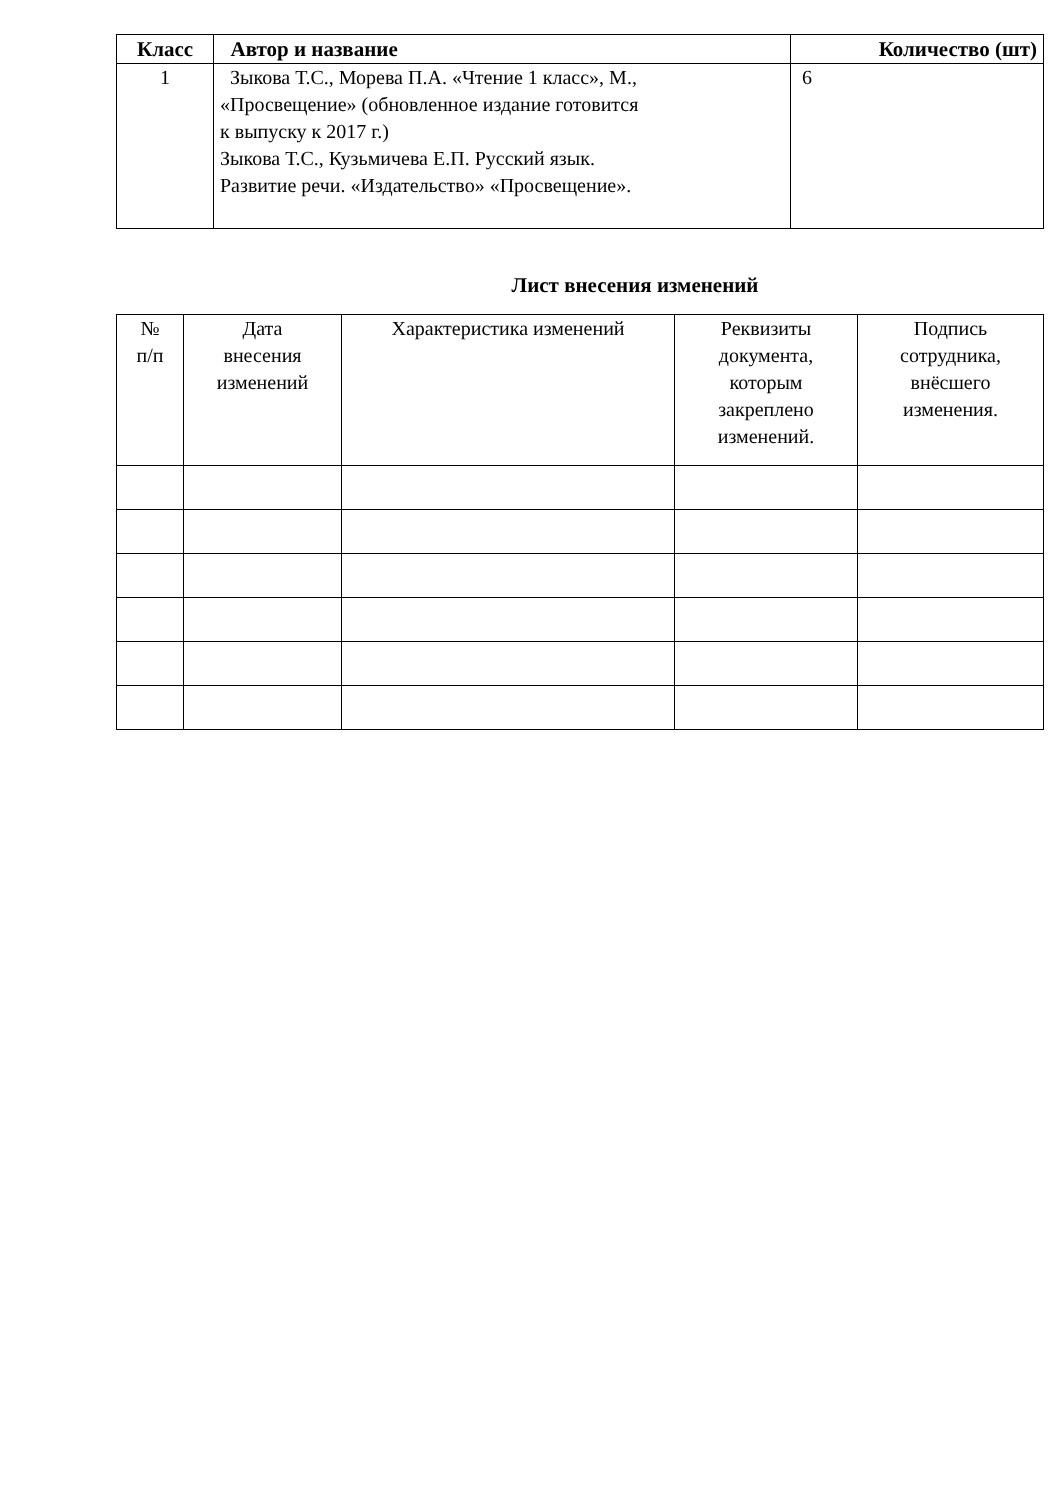| Класс | Автор и название | Количество (шт) |
| --- | --- | --- |
| 1 | Зыкова Т.С., Морева П.А. «Чтение 1 класс», М., «Просвещение» (обновленное издание готовится к выпуску к 2017 г.) Зыкова Т.С., Кузьмичева Е.П. Русский язык. Развитие речи. «Издательство» «Просвещение». | 6 |
Лист внесения изменений
| № п/п | Дата внесения изменений | Характеристика изменений | Реквизиты документа, которым закреплено изменений. | Подпись сотрудника, внёсшего изменения. |